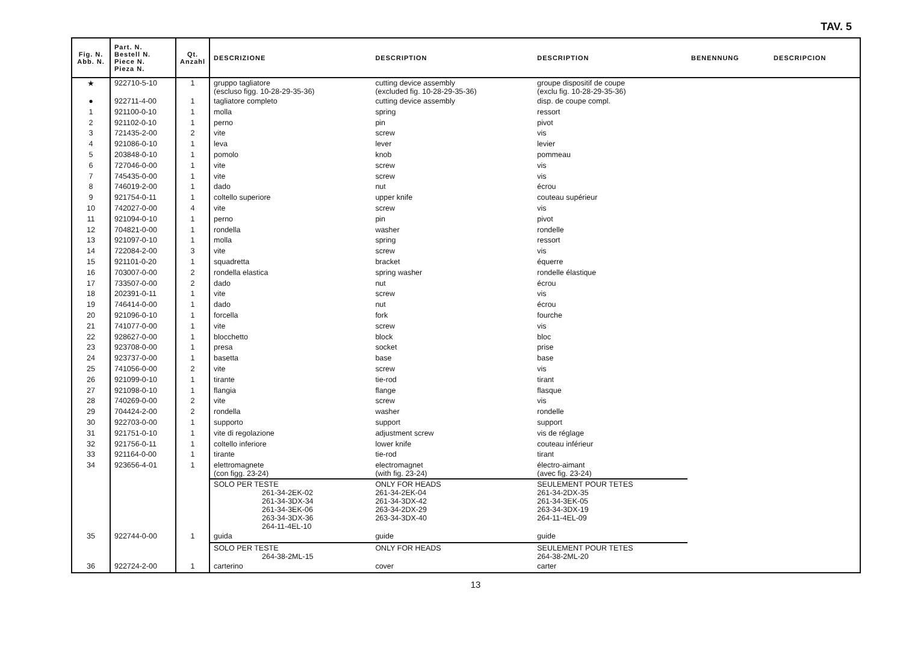TAV. 5
| Fig. N. Abb. N. | Part. N. Bestell N. Piece N. Pieza N. | Qt. Anzahl | DESCRIZIONE | DESCRIPTION | DESCRIPTION | BENENNUNG | DESCRIPCION |
| --- | --- | --- | --- | --- | --- | --- | --- |
| ★ | 922710-5-10 | 1 | gruppo tagliatore (escluso figg. 10-28-29-35-36) | cutting device assembly (excluded fig. 10-28-29-35-36) | groupe dispositif de coupe (exclu fig. 10-28-29-35-36) | | |
| ● | 922711-4-00 | 1 | tagliatore completo | cutting device assembly | disp. de coupe compl. | | |
| 1 | 921100-0-10 | 1 | molla | spring | ressort | | |
| 2 | 921102-0-10 | 1 | perno | pin | pivot | | |
| 3 | 721435-2-00 | 2 | vite | screw | vis | | |
| 4 | 921086-0-10 | 1 | leva | lever | levier | | |
| 5 | 203848-0-10 | 1 | pomolo | knob | pommeau | | |
| 6 | 727046-0-00 | 1 | vite | screw | vis | | |
| 7 | 745435-0-00 | 1 | vite | screw | vis | | |
| 8 | 746019-2-00 | 1 | dado | nut | écrou | | |
| 9 | 921754-0-11 | 1 | coltello superiore | upper knife | couteau supérieur | | |
| 10 | 742027-0-00 | 4 | vite | screw | vis | | |
| 11 | 921094-0-10 | 1 | perno | pin | pivot | | |
| 12 | 704821-0-00 | 1 | rondella | washer | rondelle | | |
| 13 | 921097-0-10 | 1 | molla | spring | ressort | | |
| 14 | 722084-2-00 | 3 | vite | screw | vis | | |
| 15 | 921101-0-20 | 1 | squadretta | bracket | équerre | | |
| 16 | 703007-0-00 | 2 | rondella elastica | spring washer | rondelle élastique | | |
| 17 | 733507-0-00 | 2 | dado | nut | écrou | | |
| 18 | 202391-0-11 | 1 | vite | screw | vis | | |
| 19 | 746414-0-00 | 1 | dado | nut | écrou | | |
| 20 | 921096-0-10 | 1 | forcella | fork | fourche | | |
| 21 | 741077-0-00 | 1 | vite | screw | vis | | |
| 22 | 928627-0-00 | 1 | blocchetto | block | bloc | | |
| 23 | 923708-0-00 | 1 | presa | socket | prise | | |
| 24 | 923737-0-00 | 1 | basetta | base | base | | |
| 25 | 741056-0-00 | 2 | vite | screw | vis | | |
| 26 | 921099-0-10 | 1 | tirante | tie-rod | tirant | | |
| 27 | 921098-0-10 | 1 | flangia | flange | flasque | | |
| 28 | 740269-0-00 | 2 | vite | screw | vis | | |
| 29 | 704424-2-00 | 2 | rondella | washer | rondelle | | |
| 30 | 922703-0-00 | 1 | supporto | support | support | | |
| 31 | 921751-0-10 | 1 | vite di regolazione | adjustment screw | vis de réglage | | |
| 32 | 921756-0-11 | 1 | coltello inferiore | lower knife | couteau inférieur | | |
| 33 | 921164-0-00 | 1 | tirante | tie-rod | tirant | | |
| 34 | 923656-4-01 | 1 | elettromagnete (con figg. 23-24) | electromagnet (with fig. 23-24) | électro-aimant (avec fig. 23-24) | | |
| | | | SOLO PER TESTE 261-34-2EK-02 261-34-3DX-34 261-34-3EK-06 263-34-3DX-36 264-11-4EL-10 | ONLY FOR HEADS 261-34-2EK-04 261-34-3DX-42 263-34-2DX-29 263-34-3DX-40 | SEULEMENT POUR TETES 261-34-2DX-35 261-34-3EK-05 263-34-3DX-19 264-11-4EL-09 | | |
| 35 | 922744-0-00 | 1 | guida | guide | guide | | |
| | | | SOLO PER TESTE 264-38-2ML-15 | ONLY FOR HEADS | SEULEMENT POUR TETES 264-38-2ML-20 | | |
| 36 | 922724-2-00 | 1 | carterino | cover | carter | | |
13